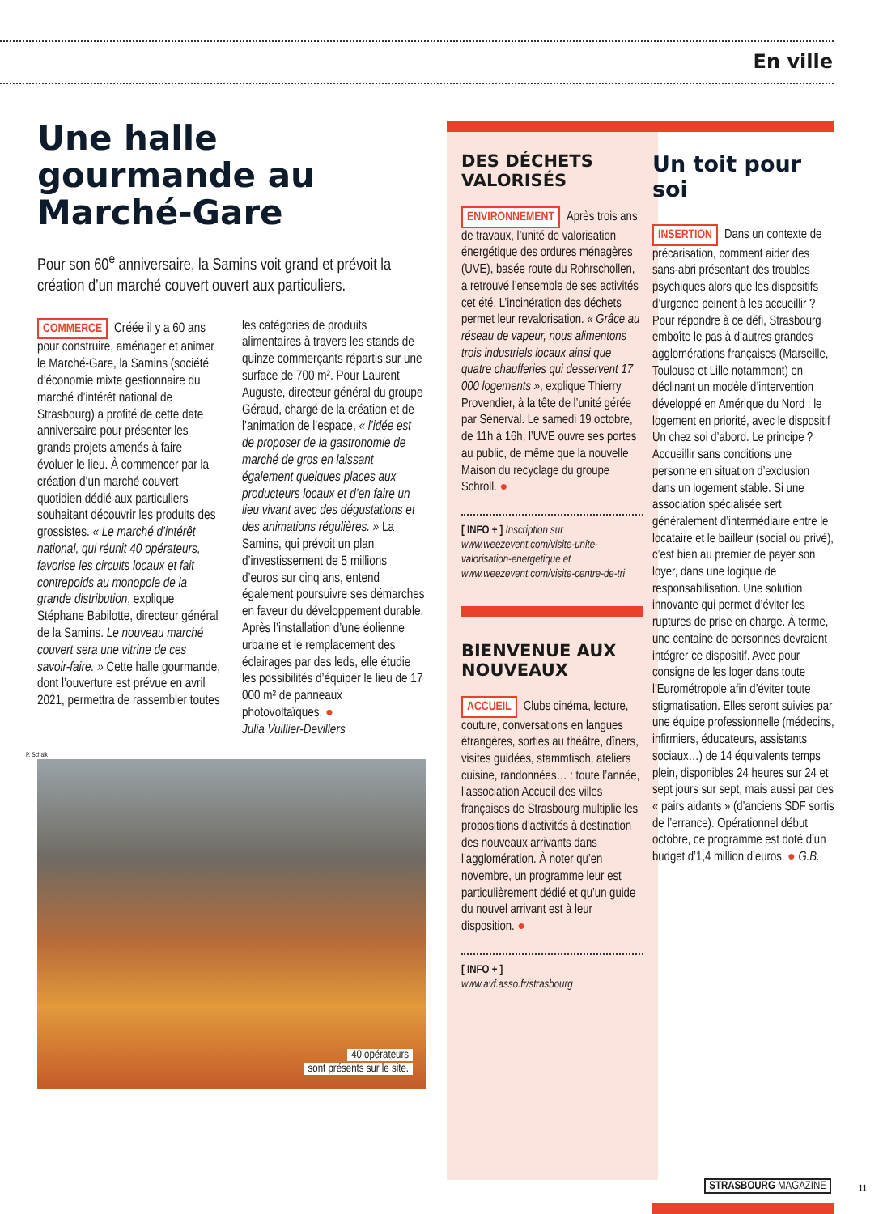En ville
Une halle gourmande au Marché-Gare
Pour son 60<sup>e</sup> anniversaire, la Samins voit grand et prévoit la création d’un marché couvert ouvert aux particuliers.
COMMERCE Créée il y a 60 ans pour construire, aménager et animer le Marché-Gare, la Samins (société d’économie mixte gestionnaire du marché d’intérêt national de Strasbourg) a profité de cette date anniversaire pour présenter les grands projets amenés à faire évoluer le lieu. À commencer par la création d’un marché couvert quotidien dédié aux particuliers souhaitant découvrir les produits des grossistes. « Le marché d’intérêt national, qui réunit 40 opérateurs, favorise les circuits locaux et fait contrepoids au monopole de la grande distribution, explique Stéphane Babilotte, directeur général de la Samins. Le nouveau marché couvert sera une vitrine de ces savoir-faire. » Cette halle gourmande, dont l’ouverture est prévue en avril 2021, permettra de rassembler toutes
les catégories de produits alimentaires à travers les stands de quinze commerçants répartis sur une surface de 700 m². Pour Laurent Auguste, directeur général du groupe Géraud, chargé de la création et de l’animation de l’espace, « l’idée est de proposer de la gastronomie de marché de gros en laissant également quelques places aux producteurs locaux et d’en faire un lieu vivant avec des dégustations et des animations régulières. » La Samins, qui prévoit un plan d’investissement de 5 millions d’euros sur cinq ans, entend également poursuivre ses démarches en faveur du développement durable. Après l’installation d’une éolienne urbaine et le remplacement des éclairages par des leds, elle étudie les possibilités d’équiper le lieu de 17 000 m² de panneaux photovoltaïques. ●
Julia Vuillier-Devillers
P. Schalk
40 opérateurs
sont présents sur le site.
DES DÉCHETS VALORISÉS
ENVIRONNEMENT Après trois ans de travaux, l’unité de valorisation énergétique des ordures ménagères (UVE), basée route du Rohrschollen, a retrouvé l’ensemble de ses activités cet été. L’incinération des déchets permet leur revalorisation. « Grâce au réseau de vapeur, nous alimentons trois industriels locaux ainsi que quatre chaufferies qui desservent 17 000 logements », explique Thierry Provendier, à la tête de l’unité gérée par Sénerval. Le samedi 19 octobre, de 11h à 16h, l’UVE ouvre ses portes au public, de même que la nouvelle Maison du recyclage du groupe Schroll. ●
[ INFO + ] Inscription sur www.weezevent.com/visite-unite-valorisation-energetique et www.weezevent.com/visite-centre-de-tri
BIENVENUE AUX NOUVEAUX
ACCUEIL Clubs cinéma, lecture, couture, conversations en langues étrangères, sorties au théâtre, dîners, visites guidées, stammtisch, ateliers cuisine, randonnées… : toute l’année, l’association Accueil des villes françaises de Strasbourg multiplie les propositions d’activités à destination des nouveaux arrivants dans l’agglomération. À noter qu’en novembre, un programme leur est particulièrement dédié et qu’un guide du nouvel arrivant est à leur disposition. ●
[ INFO + ]
www.avf.asso.fr/strasbourg
Un toit pour soi
INSERTION Dans un contexte de précarisation, comment aider des sans-abri présentant des troubles psychiques alors que les dispositifs d’urgence peinent à les accueillir ? Pour répondre à ce défi, Strasbourg emboîte le pas à d’autres grandes agglomérations françaises (Marseille, Toulouse et Lille notamment) en déclinant un modèle d’intervention développé en Amérique du Nord : le logement en priorité, avec le dispositif Un chez soi d’abord. Le principe ? Accueillir sans conditions une personne en situation d’exclusion dans un logement stable. Si une association spécialisée sert généralement d’intermédiaire entre le locataire et le bailleur (social ou privé), c’est bien au premier de payer son loyer, dans une logique de responsabilisation. Une solution innovante qui permet d’éviter les ruptures de prise en charge. À terme, une centaine de personnes devraient intégrer ce dispositif. Avec pour consigne de les loger dans toute l’Eurométropole afin d’éviter toute stigmatisation. Elles seront suivies par une équipe professionnelle (médecins, infirmiers, éducateurs, assistants sociaux…) de 14 équivalents temps plein, disponibles 24 heures sur 24 et sept jours sur sept, mais aussi par des « pairs aidants » (d’anciens SDF sortis de l’errance). Opérationnel début octobre, ce programme est doté d’un budget d’1,4 million d’euros. ● G.B.
STRASBOURG MAGAZINE 11